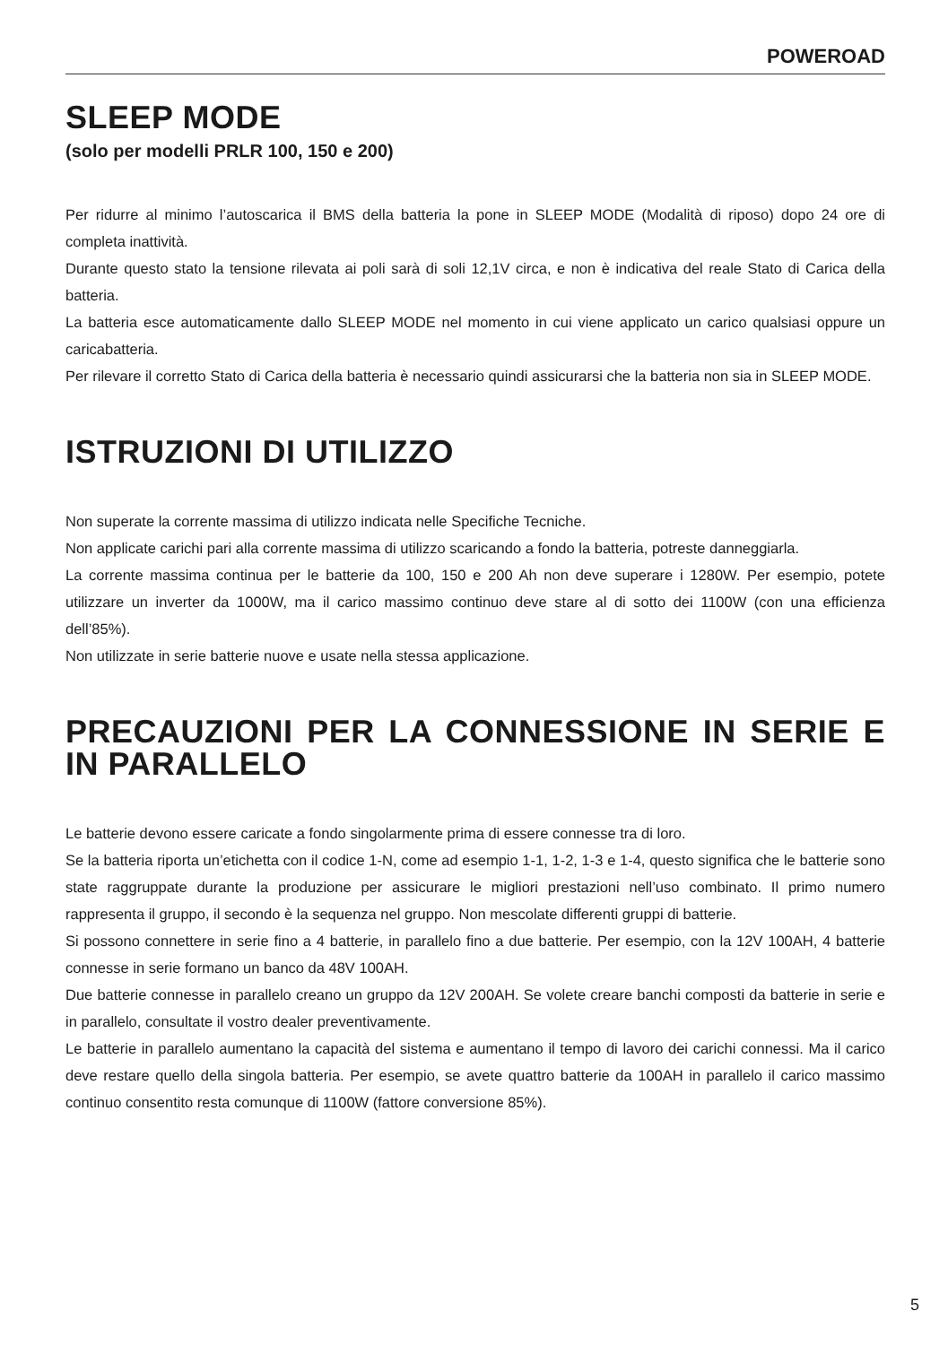POWEROAD
SLEEP MODE
(solo per modelli PRLR 100, 150 e 200)
Per ridurre al minimo l’autoscarica il BMS della batteria la pone in SLEEP MODE (Modalità di riposo) dopo 24 ore di completa inattività.
Durante questo stato la tensione rilevata ai poli sarà di soli 12,1V circa, e non è indicativa del reale Stato di Carica della batteria.
La batteria esce automaticamente dallo SLEEP MODE nel momento in cui viene applicato un carico qualsiasi oppure un caricabatteria.
Per rilevare il corretto Stato di Carica della batteria è necessario quindi assicurarsi che la batteria non sia in SLEEP MODE.
ISTRUZIONI DI UTILIZZO
Non superate la corrente massima di utilizzo indicata nelle Specifiche Tecniche.
Non applicate carichi pari alla corrente massima di utilizzo scaricando a fondo la batteria, potreste danneggiarla.
La corrente massima continua per le batterie da 100, 150 e 200 Ah non deve superare i 1280W. Per esempio, potete utilizzare un inverter da 1000W, ma il carico massimo continuo deve stare al di sotto dei 1100W (con una efficienza dell’85%).
Non utilizzate in serie batterie nuove e usate nella stessa applicazione.
PRECAUZIONI PER LA CONNESSIONE IN SERIE E IN PARALLELO
Le batterie devono essere caricate a fondo singolarmente prima di essere connesse tra di loro.
Se la batteria riporta un’etichetta con il codice 1-N, come ad esempio 1-1, 1-2, 1-3 e 1-4, questo significa che le batterie sono state raggruppate durante la produzione per assicurare le migliori prestazioni nell’uso combinato. Il primo numero rappresenta il gruppo, il secondo è la sequenza nel gruppo. Non mescolate differenti gruppi di batterie.
Si possono connettere in serie fino a 4 batterie, in parallelo fino a due batterie. Per esempio, con la 12V 100AH, 4 batterie connesse in serie formano un banco da 48V 100AH.
Due batterie connesse in parallelo creano un gruppo da 12V 200AH. Se volete creare banchi composti da batterie in serie e in parallelo, consultate il vostro dealer preventivamente.
Le batterie in parallelo aumentano la capacità del sistema e aumentano il tempo di lavoro dei carichi connessi. Ma il carico deve restare quello della singola batteria. Per esempio, se avete quattro batterie da 100AH in parallelo il carico massimo continuo consentito resta comunque di 1100W (fattore conversione 85%).
5